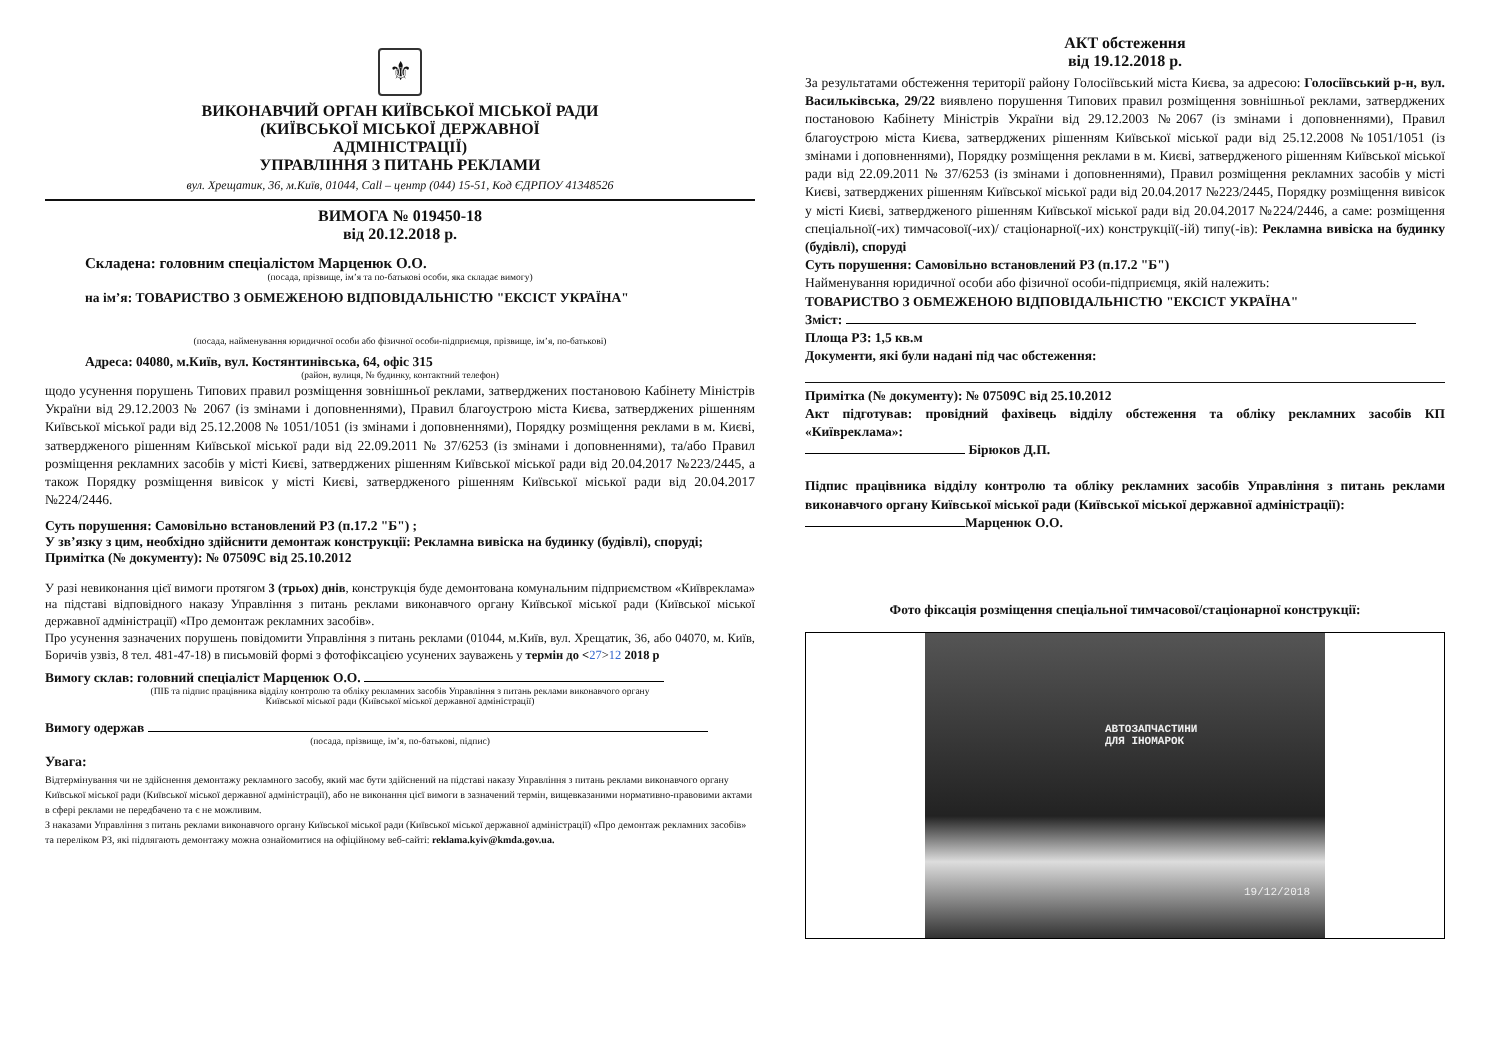⚜
ВИКОНАВЧИЙ ОРГАН КИЇВСЬКОЇ МІСЬКОЇ РАДИ
(КИЇВСЬКОЇ МІСЬКОЇ ДЕРЖАВНОЇ
АДМІНІСТРАЦІЇ)
УПРАВЛІННЯ З ПИТАНЬ РЕКЛАМИ
вул. Хрещатик, 36, м.Київ, 01044, Call – центр (044) 15-51, Код ЄДРПОУ 41348526
ВИМОГА № 019450-18
від 20.12.2018 р.
Складена: головним спеціалістом Марценюк О.О.
(посада, прізвище, ім’я та по-батькові особи, яка складає вимогу)
на ім’я: ТОВАРИСТВО З ОБМЕЖЕНОЮ ВІДПОВІДАЛЬНІСТЮ "ЕКСІСТ УКРАЇНА"
(посада, найменування юридичної особи або фізичної особи-підприємця, прізвище, ім’я, по-батькові)
Адреса: 04080, м.Київ, вул. Костянтинівська, 64, офіс 315
(район, вулиця, № будинку, контактний телефон)
щодо усунення порушень Типових правил розміщення зовнішньої реклами, затверджених постановою Кабінету Міністрів України від 29.12.2003 № 2067 (із змінами і доповненнями), Правил благоустрою міста Києва, затверджених рішенням Київської міської ради від 25.12.2008 № 1051/1051 (із змінами і доповненнями), Порядку розміщення реклами в м. Києві, затвердженого рішенням Київської міської ради від 22.09.2011 № 37/6253 (із змінами і доповненнями), та/або Правил розміщення рекламних засобів у місті Києві, затверджених рішенням Київської міської ради від 20.04.2017 №223/2445, а також Порядку розміщення вивісок у місті Києві, затвердженого рішенням Київської міської ради від 20.04.2017 №224/2446.
Суть порушення: Самовільно встановлений РЗ (п.17.2 "Б") ;
У зв’язку з цим, необхідно здійснити демонтаж конструкції: Рекламна вивіска на будинку (будівлі), споруді;
Примітка (№ документу): № 07509С від 25.10.2012
У разі невиконання цієї вимоги протягом 3 (трьох) днів, конструкція буде демонтована комунальним підприємством «Київреклама» на підставі відповідного наказу Управління з питань реклами виконавчого органу Київської міської ради (Київської міської державної адміністрації) «Про демонтаж рекламних засобів».
Про усунення зазначених порушень повідомити Управління з питань реклами (01044, м.Київ, вул. Хрещатик, 36, або 04070, м. Київ, Боричів узвіз, 8 тел. 481-47-18) в письмовій формі з фотофіксацією усунених зауважень у термін до <27>12 2018 р
Вимогу склав: головний спеціаліст Марценюк О.О.
(ПІБ та підпис працівника відділу контролю та обліку рекламних засобів Управління з питань реклами виконавчого органу
Київської міської ради (Київської міської державної адміністрації)
Вимогу одержав
(посада, прізвище, ім’я, по-батькові, підпис)
Увага:
Відтермінування чи не здійснення демонтажу рекламного засобу, який має бути здійснений на підставі наказу Управління з питань реклами виконавчого органу Київської міської ради (Київської міської державної адміністрації), або не виконання цієї вимоги в зазначений термін, вищевказаними нормативно-правовими актами в сфері реклами не передбачено та є не можливим.
З наказами Управління з питань реклами виконавчого органу Київської міської ради (Київської міської державної адміністрації) «Про демонтаж рекламних засобів» та переліком РЗ, які підлягають демонтажу можна ознайомитися на офіційному веб-сайті: reklama.kyiv@kmda.gov.ua.
АКТ обстеження
від 19.12.2018 р.
За результатами обстеження території району Голосіївський міста Києва, за адресою: Голосіївський р-н, вул. Васильківська, 29/22 виявлено порушення Типових правил розміщення зовнішньої реклами, затверджених постановою Кабінету Міністрів України від 29.12.2003 №2067 (із змінами і доповненнями), Правил благоустрою міста Києва, затверджених рішенням Київської міської ради від 25.12.2008 №1051/1051 (із змінами і доповненнями), Порядку розміщення реклами в м. Києві, затвердженого рішенням Київської міської ради від 22.09.2011 № 37/6253 (із змінами і доповненнями), Правил розміщення рекламних засобів у місті Києві, затверджених рішенням Київської міської ради від 20.04.2017 №223/2445, Порядку розміщення вивісок у місті Києві, затвердженого рішенням Київської міської ради від 20.04.2017 №224/2446, а саме: розміщення спеціальної(-их) тимчасової(-их)/ стаціонарної(-их) конструкції(-ій) типу(-ів): Рекламна вивіска на будинку (будівлі), споруді
Суть порушення: Самовільно встановлений РЗ (п.17.2 "Б")
Найменування юридичної особи або фізичної особи-підприємця, якій належить:
ТОВАРИСТВО З ОБМЕЖЕНОЮ ВІДПОВІДАЛЬНІСТЮ "ЕКСІСТ УКРАЇНА"
Зміст:
Площа РЗ: 1,5 кв.м
Документи, які були надані під час обстеження:
Примітка (№ документу): № 07509С від 25.10.2012
Акт підготував: провідний фахівець відділу обстеження та обліку рекламних засобів КП «Київреклама»:
Бірюков Д.П.
Підпис працівника відділу контролю та обліку рекламних засобів Управління з питань реклами виконавчого органу Київської міської ради (Київської міської державної адміністрації):
Марценюк О.О.
Фото фіксація розміщення спеціальної тимчасової/стаціонарної конструкції:
АВТОЗАПЧАСТИНИ
ДЛЯ ІНОМАРОК
19/12/2018